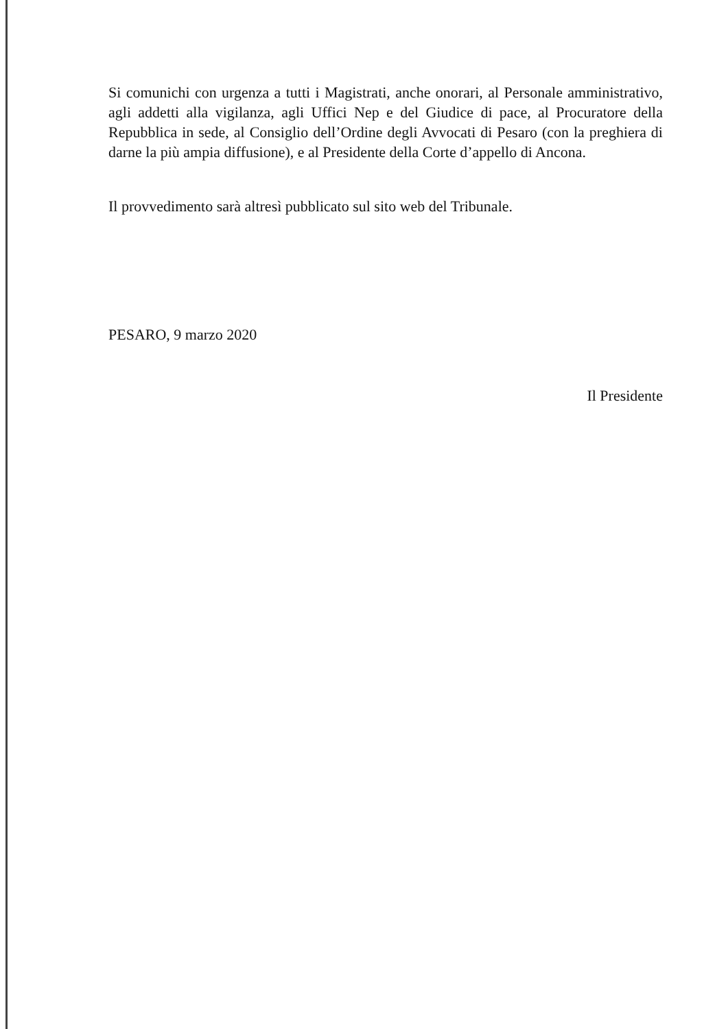Si comunichi con urgenza a tutti i Magistrati, anche onorari, al Personale amministrativo, agli addetti alla vigilanza, agli Uffici Nep e del Giudice di pace, al Procuratore della Repubblica in sede, al Consiglio dell’Ordine degli Avvocati di Pesaro (con la preghiera di darne la più ampia diffusione), e al Presidente della Corte d’appello di Ancona.
Il provvedimento sarà altresì pubblicato sul sito web del Tribunale.
PESARO, 9 marzo 2020
Il Presidente